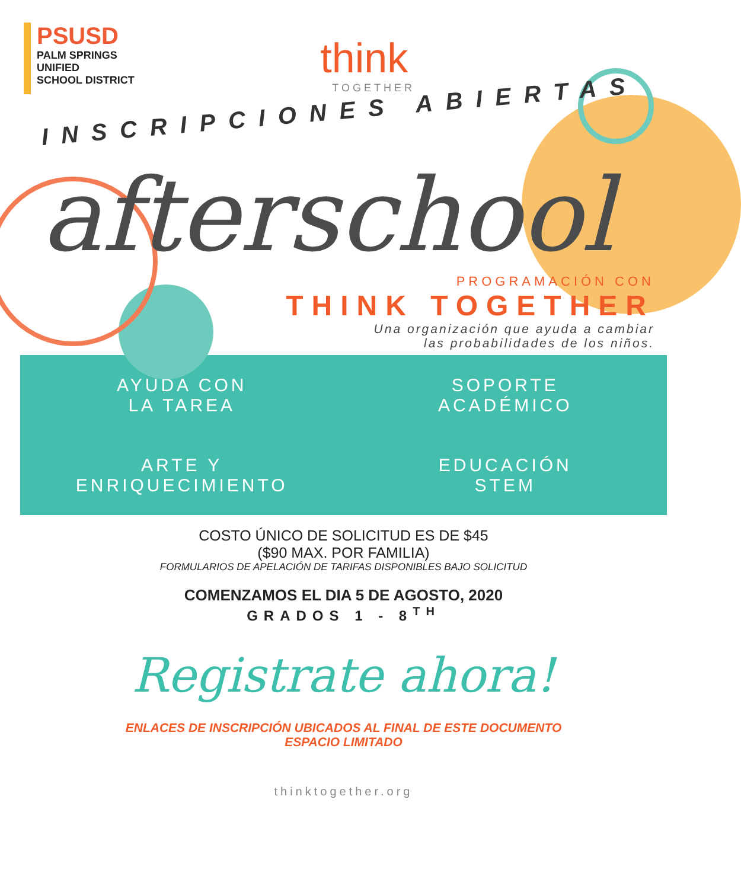PSUSD
PALM SPRINGS
UNIFIED
SCHOOL DISTRICT
think
TOGETHER
INSCRIPCIONES ABIERTAS
afterschool
PROGRAMACIÓN CON
THINK TOGETHER
Una organización que ayuda a cambiar
las probabilidades de los niños.
AYUDA CON
LA TAREA
SOPORTE
ACADÉMICO
ARTE Y
ENRIQUECIMIENTO
EDUCACIÓN
STEM
COSTO ÚNICO DE SOLICITUD ES DE $45
($90 MAX. POR FAMILIA)
FORMULARIOS DE APELACIÓN DE TARIFAS DISPONIBLES BAJO SOLICITUD
COMENZAMOS EL DIA 5 DE AGOSTO, 2020
GRADOS 1 - 8<sup>TH</sup>
Registrate ahora!
ENLACES DE INSCRIPCIÓN UBICADOS AL FINAL DE ESTE DOCUMENTO
ESPACIO LIMITADO
thinktogether.org